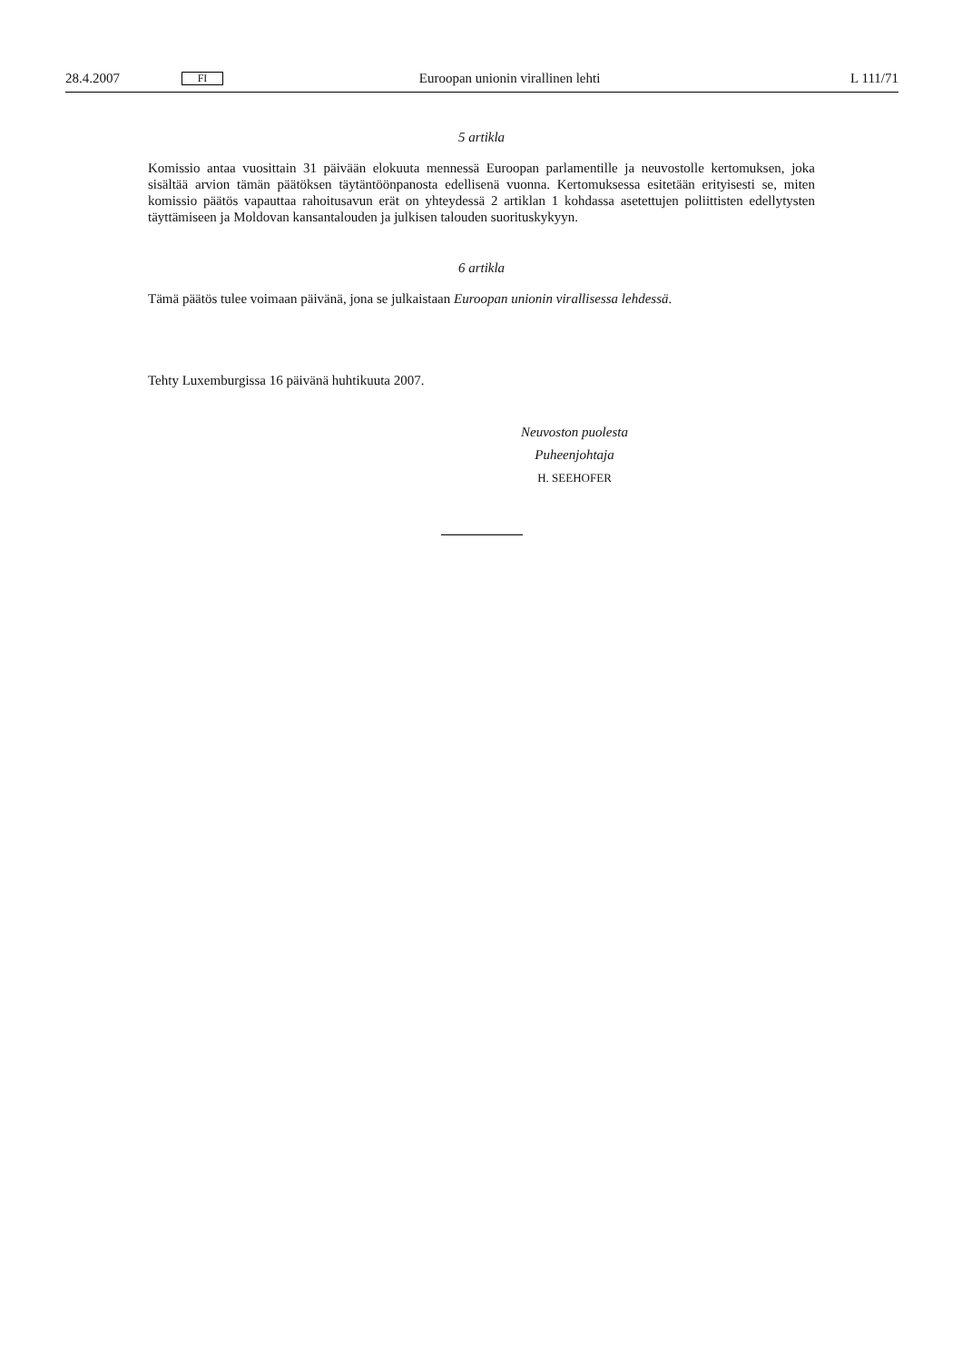28.4.2007 FI Euroopan unionin virallinen lehti L 111/71
5 artikla
Komissio antaa vuosittain 31 päivään elokuuta mennessä Euroopan parlamentille ja neuvostolle kertomuksen, joka sisältää arvion tämän päätöksen täytäntöönpanosta edellisenä vuonna. Kertomuksessa esitetään erityisesti se, miten komissio päätös vapauttaa rahoitusavun erät on yhteydessä 2 artiklan 1 kohdassa asetettujen poliittisten edellytysten täyttämiseen ja Moldovan kansantalouden ja julkisen talouden suorituskykyyn.
6 artikla
Tämä päätös tulee voimaan päivänä, jona se julkaistaan Euroopan unionin virallisessa lehdessä.
Tehty Luxemburgissa 16 päivänä huhtikuuta 2007.
Neuvoston puolesta
Puheenjohtaja
H. SEEHOFER